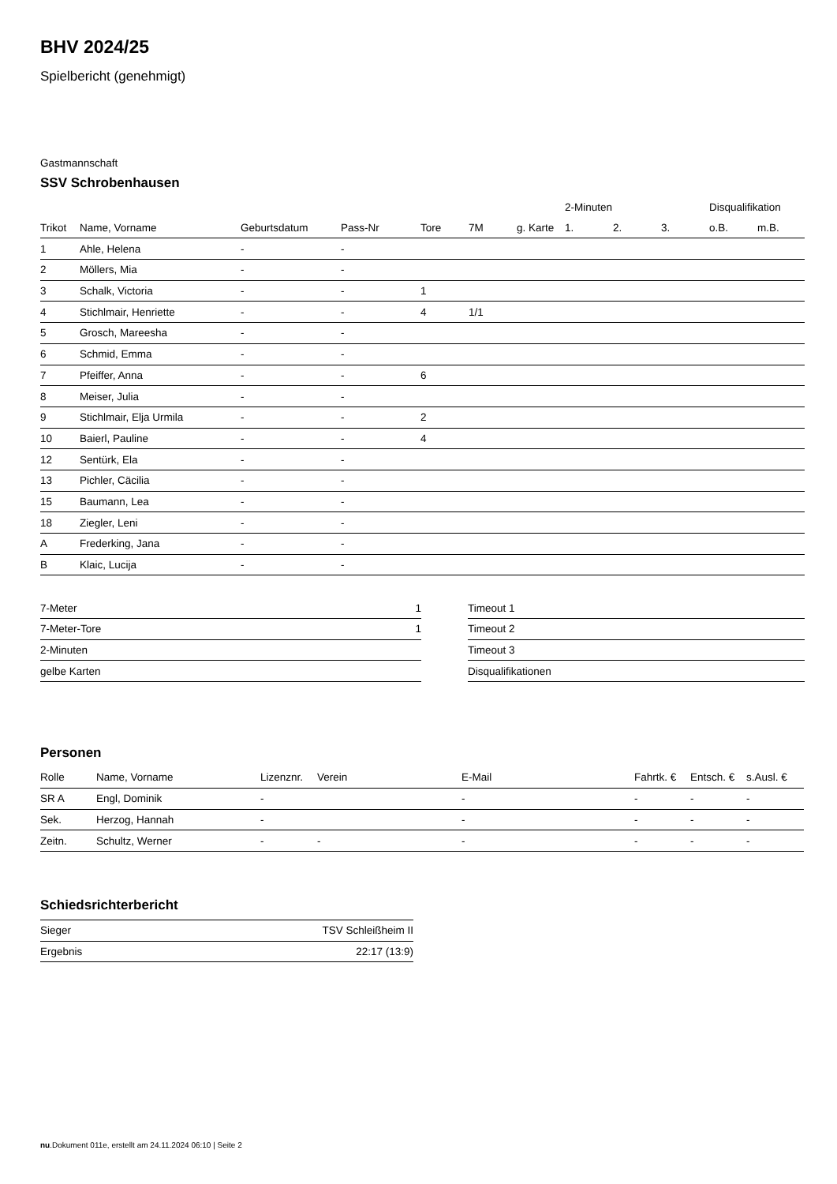BHV 2024/25
Spielbericht (genehmigt)
Gastmannschaft
SSV Schrobenhausen
| | | | | | | | 2-Minuten | | | Disqualifikation | |
| Trikot | Name, Vorname | Geburtsdatum | Pass-Nr | Tore | 7M | g. Karte | 1. | 2. | 3. | o.B. | m.B. |
| 1 | Ahle, Helena | - | - | | | | | | | | |
| 2 | Möllers, Mia | - | - | | | | | | | | |
| 3 | Schalk, Victoria | - | - | 1 | | | | | | | |
| 4 | Stichlmair, Henriette | - | - | 4 | 1/1 | | | | | | |
| 5 | Grosch, Mareesha | - | - | | | | | | | | |
| 6 | Schmid, Emma | - | - | | | | | | | | |
| 7 | Pfeiffer, Anna | - | - | 6 | | | | | | | |
| 8 | Meiser, Julia | - | - | | | | | | | | |
| 9 | Stichlmair, Elja Urmila | - | - | 2 | | | | | | | |
| 10 | Baierl, Pauline | - | - | 4 | | | | | | | |
| 12 | Sentürk, Ela | - | - | | | | | | | | |
| 13 | Pichler, Cäcilia | - | - | | | | | | | | |
| 15 | Baumann, Lea | - | - | | | | | | | | |
| 18 | Ziegler, Leni | - | - | | | | | | | | |
| A | Frederking, Jana | - | - | | | | | | | | |
| B | Klaic, Lucija | - | - | | | | | | | | |
| 7-Meter | 1 |
| 7-Meter-Tore | 1 |
| 2-Minuten | |
| gelbe Karten | |
| Timeout 1 |
| Timeout 2 |
| Timeout 3 |
| Disqualifikationen |
Personen
| Rolle | Name, Vorname | Lizenznr. | Verein | E-Mail | Fahrtk. € | Entsch. € | s.Ausl. € |
| --- | --- | --- | --- | --- | --- | --- | --- |
| SR A | Engl, Dominik | - | | - | - | - | - |
| Sek. | Herzog, Hannah | - | | - | - | - | - |
| Zeitn. | Schultz, Werner | - | - | - | - | - | - |
Schiedsrichterbericht
| Sieger | TSV Schleißheim II |
| Ergebnis | 22:17 (13:9) |
nu.Dokument 011e, erstellt am 24.11.2024 06:10 | Seite 2